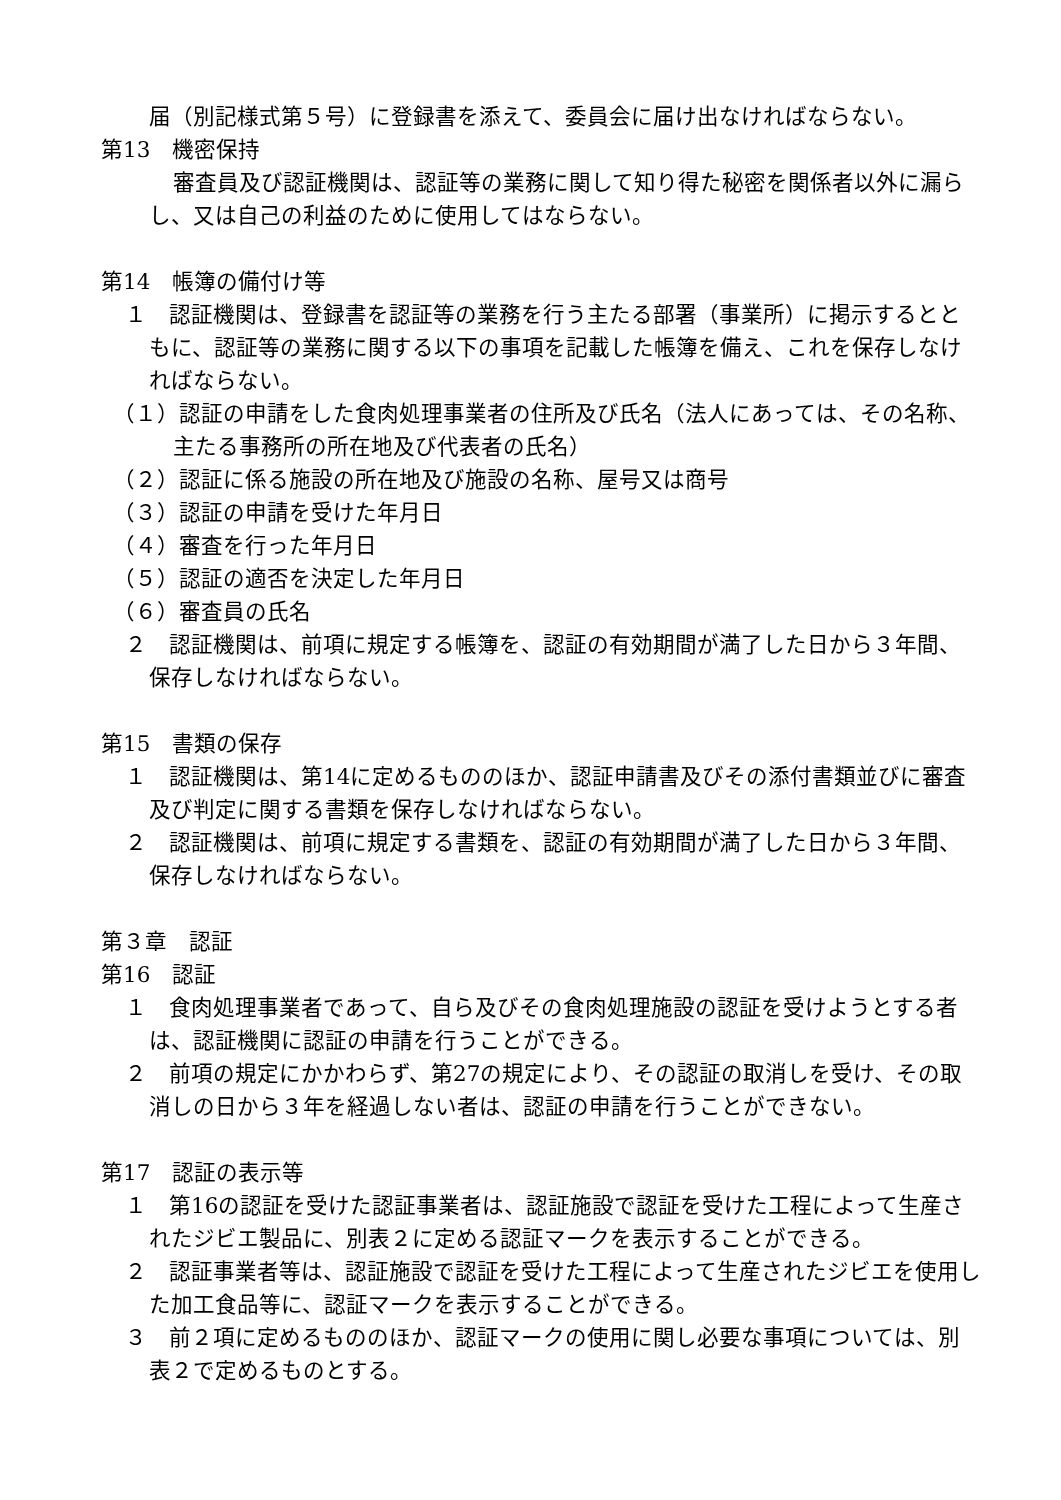届（別記様式第５号）に登録書を添えて、委員会に届け出なければならない。
第13　機密保持
審査員及び認証機関は、認証等の業務に関して知り得た秘密を関係者以外に漏らし、又は自己の利益のために使用してはならない。
第14　帳簿の備付け等
１　認証機関は、登録書を認証等の業務を行う主たる部署（事業所）に掲示するとともに、認証等の業務に関する以下の事項を記載した帳簿を備え、これを保存しなければならない。
（１）認証の申請をした食肉処理事業者の住所及び氏名（法人にあっては、その名称、主たる事務所の所在地及び代表者の氏名）
（２）認証に係る施設の所在地及び施設の名称、屋号又は商号
（３）認証の申請を受けた年月日
（４）審査を行った年月日
（５）認証の適否を決定した年月日
（６）審査員の氏名
２　認証機関は、前項に規定する帳簿を、認証の有効期間が満了した日から３年間、保存しなければならない。
第15　書類の保存
１　認証機関は、第14に定めるもののほか、認証申請書及びその添付書類並びに審査及び判定に関する書類を保存しなければならない。
２　認証機関は、前項に規定する書類を、認証の有効期間が満了した日から３年間、保存しなければならない。
第３章　認証
第16　認証
１　食肉処理事業者であって、自ら及びその食肉処理施設の認証を受けようとする者は、認証機関に認証の申請を行うことができる。
２　前項の規定にかかわらず、第27の規定により、その認証の取消しを受け、その取消しの日から３年を経過しない者は、認証の申請を行うことができない。
第17　認証の表示等
１　第16の認証を受けた認証事業者は、認証施設で認証を受けた工程によって生産されたジビエ製品に、別表２に定める認証マークを表示することができる。
２　認証事業者等は、認証施設で認証を受けた工程によって生産されたジビエを使用した加工食品等に、認証マークを表示することができる。
３　前２項に定めるもののほか、認証マークの使用に関し必要な事項については、別表２で定めるものとする。